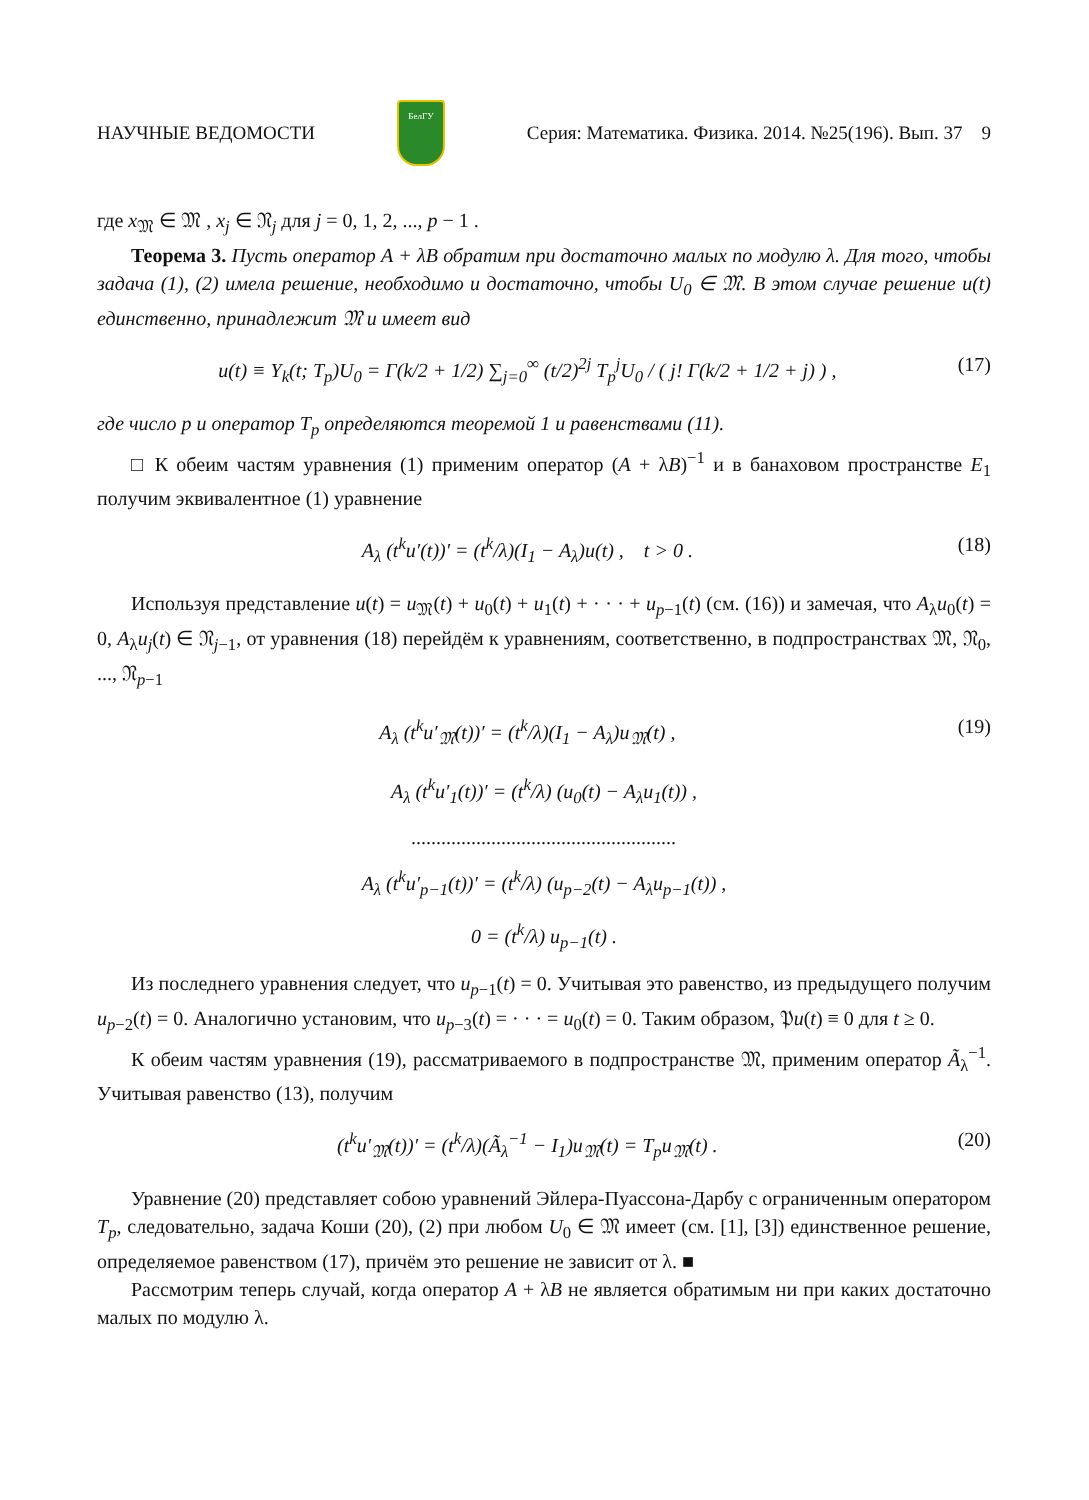НАУЧНЫЕ ВЕДОМОСТИ БелГУ Серия: Математика. Физика. 2014. №25(196). Вып. 37 9
где x<sub>𝔐</sub> ∈ 𝔐 , x<sub>j</sub> ∈ 𝔑<sub>j</sub> для j = 0, 1, 2, ..., p − 1 .
Теорема 3. Пусть оператор A + λB обратим при достаточно малых по модулю λ. Для того, чтобы задача (1), (2) имела решение, необходимо и достаточно, чтобы U<sub>0</sub> ∈ 𝔐. В этом случае решение u(t) единственно, принадлежит 𝔐 и имеет вид
u(t) ≡ Y<sub>k</sub>(t; T<sub>p</sub>)U<sub>0</sub> = Γ(k/2 + 1/2) ∑<sub>j=0</sub><sup>∞</sup> (t/2)<sup>2j</sup> T<sub>p</sub><sup>j</sup>U<sub>0</sub> / ( j! Γ(k/2 + 1/2 + j) ) , (17)
где число p и оператор T<sub>p</sub> определяются теоремой 1 и равенствами (11).
□ К обеим частям уравнения (1) применим оператор (A + λB)<sup>−1</sup> и в банаховом пространстве E<sub>1</sub> получим эквивалентное (1) уравнение
A<sub>λ</sub> (t<sup>k</sup>u′(t))′ = (t<sup>k</sup>/λ)(I<sub>1</sub> − A<sub>λ</sub>)u(t) , t > 0 . (18)
Используя представление u(t) = u<sub>𝔐</sub>(t) + u<sub>0</sub>(t) + u<sub>1</sub>(t) + · · · + u<sub>p−1</sub>(t) (см. (16)) и замечая, что A<sub>λ</sub>u<sub>0</sub>(t) = 0, A<sub>λ</sub>u<sub>j</sub>(t) ∈ 𝔑<sub>j−1</sub>, от уравнения (18) перейдём к уравнениям, соответственно, в подпространствах 𝔐, 𝔑<sub>0</sub>, ..., 𝔑<sub>p−1</sub>
A<sub>λ</sub> (t<sup>k</sup>u′<sub>𝔐</sub>(t))′ = (t<sup>k</sup>/λ)(I<sub>1</sub> − A<sub>λ</sub>)u<sub>𝔐</sub>(t) , (19)
A<sub>λ</sub> (t<sup>k</sup>u′<sub>1</sub>(t))′ = (t<sup>k</sup>/λ) (u<sub>0</sub>(t) − A<sub>λ</sub>u<sub>1</sub>(t)) ,
.....................................................
A<sub>λ</sub> (t<sup>k</sup>u′<sub>p−1</sub>(t))′ = (t<sup>k</sup>/λ) (u<sub>p−2</sub>(t) − A<sub>λ</sub>u<sub>p−1</sub>(t)) ,
0 = (t<sup>k</sup>/λ) u<sub>p−1</sub>(t) .
Из последнего уравнения следует, что u<sub>p−1</sub>(t) = 0. Учитывая это равенство, из предыдущего получим u<sub>p−2</sub>(t) = 0. Аналогично установим, что u<sub>p−3</sub>(t) = · · · = u<sub>0</sub>(t) = 0. Таким образом, 𝔓u(t) ≡ 0 для t ≥ 0.
К обеим частям уравнения (19), рассматриваемого в подпространстве 𝔐, применим оператор Ã<sub>λ</sub><sup>−1</sup>. Учитывая равенство (13), получим
(t<sup>k</sup>u′<sub>𝔐</sub>(t))′ = (t<sup>k</sup>/λ)(Ã<sub>λ</sub><sup>−1</sup> − I<sub>1</sub>)u<sub>𝔐</sub>(t) = T<sub>p</sub>u<sub>𝔐</sub>(t) . (20)
Уравнение (20) представляет собою уравнений Эйлера-Пуассона-Дарбу с ограниченным оператором T<sub>p</sub>, следовательно, задача Коши (20), (2) при любом U<sub>0</sub> ∈ 𝔐 имеет (см. [1], [3]) единственное решение, определяемое равенством (17), причём это решение не зависит от λ. ■
Рассмотрим теперь случай, когда оператор A + λB не является обратимым ни при каких достаточно малых по модулю λ.